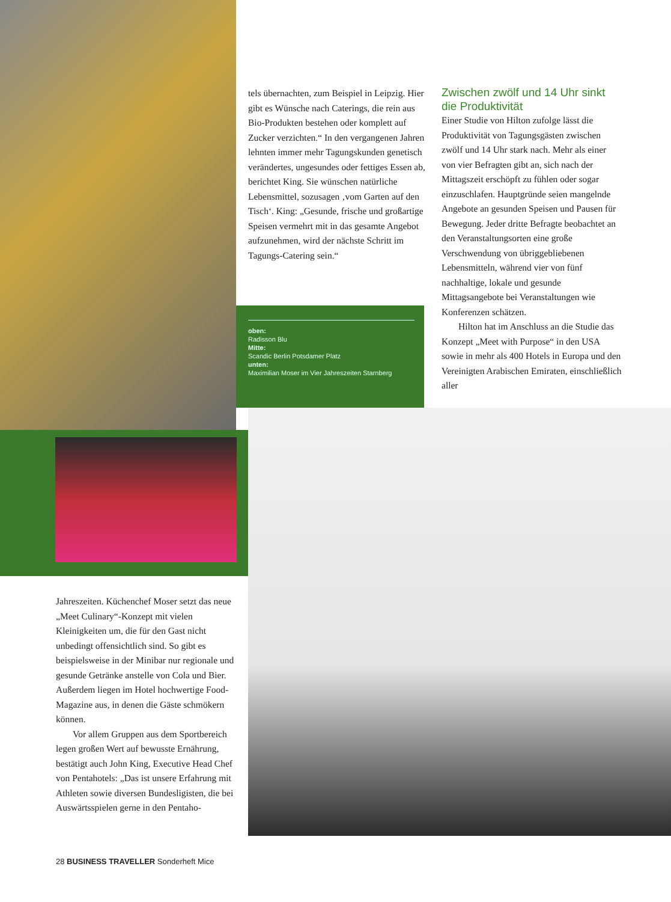oben:
Radisson Blu
Mitte:
Scandic Berlin Potsdamer Platz
unten:
Maximilian Moser im Vier Jahreszeiten Starnberg
tels übernachten, zum Beispiel in Leipzig. Hier gibt es Wünsche nach Caterings, die rein aus Bio-Produkten bestehen oder komplett auf Zucker verzichten.“ In den vergangenen Jahren lehnten immer mehr Tagungskunden genetisch verändertes, ungesundes oder fettiges Essen ab, berichtet King. Sie wünschen natürliche Lebensmittel, sozusagen ‚vom Garten auf den Tisch‘. King: „Gesunde, frische und großartige Speisen vermehrt mit in das gesamte Angebot aufzunehmen, wird der nächste Schritt im Tagungs-Catering sein.“
Zwischen zwölf und 14 Uhr sinkt die Produktivität
Einer Studie von Hilton zufolge lässt die Produktivität von Tagungsgästen zwischen zwölf und 14 Uhr stark nach. Mehr als einer von vier Befragten gibt an, sich nach der Mittagszeit erschöpft zu fühlen oder sogar einzuschlafen. Hauptgründe seien mangelnde Angebote an gesunden Speisen und Pausen für Bewegung. Jeder dritte Befragte beobachtet an den Veranstaltungsorten eine große Verschwendung von übriggebliebenen Lebensmitteln, während vier von fünf nachhaltige, lokale und gesunde Mittagsangebote bei Veranstaltungen wie Konferenzen schätzen.
Hilton hat im Anschluss an die Studie das Konzept „Meet with Purpose“ in den USA sowie in mehr als 400 Hotels in Europa und den Vereinigten Arabischen Emiraten, einschließlich aller
Jahreszeiten. Küchenchef Moser setzt das neue „Meet Culinary“-Konzept mit vielen Kleinigkeiten um, die für den Gast nicht unbedingt offensichtlich sind. So gibt es beispielsweise in der Minibar nur regionale und gesunde Getränke anstelle von Cola und Bier. Außerdem liegen im Hotel hochwertige Food-Magazine aus, in denen die Gäste schmökern können.
Vor allem Gruppen aus dem Sportbereich legen großen Wert auf bewusste Ernährung, bestätigt auch John King, Executive Head Chef von Pentahotels: „Das ist unsere Erfahrung mit Athleten sowie diversen Bundesligisten, die bei Auswärtsspielen gerne in den Pentaho-
28 BUSINESS TRAVELLER Sonderheft Mice